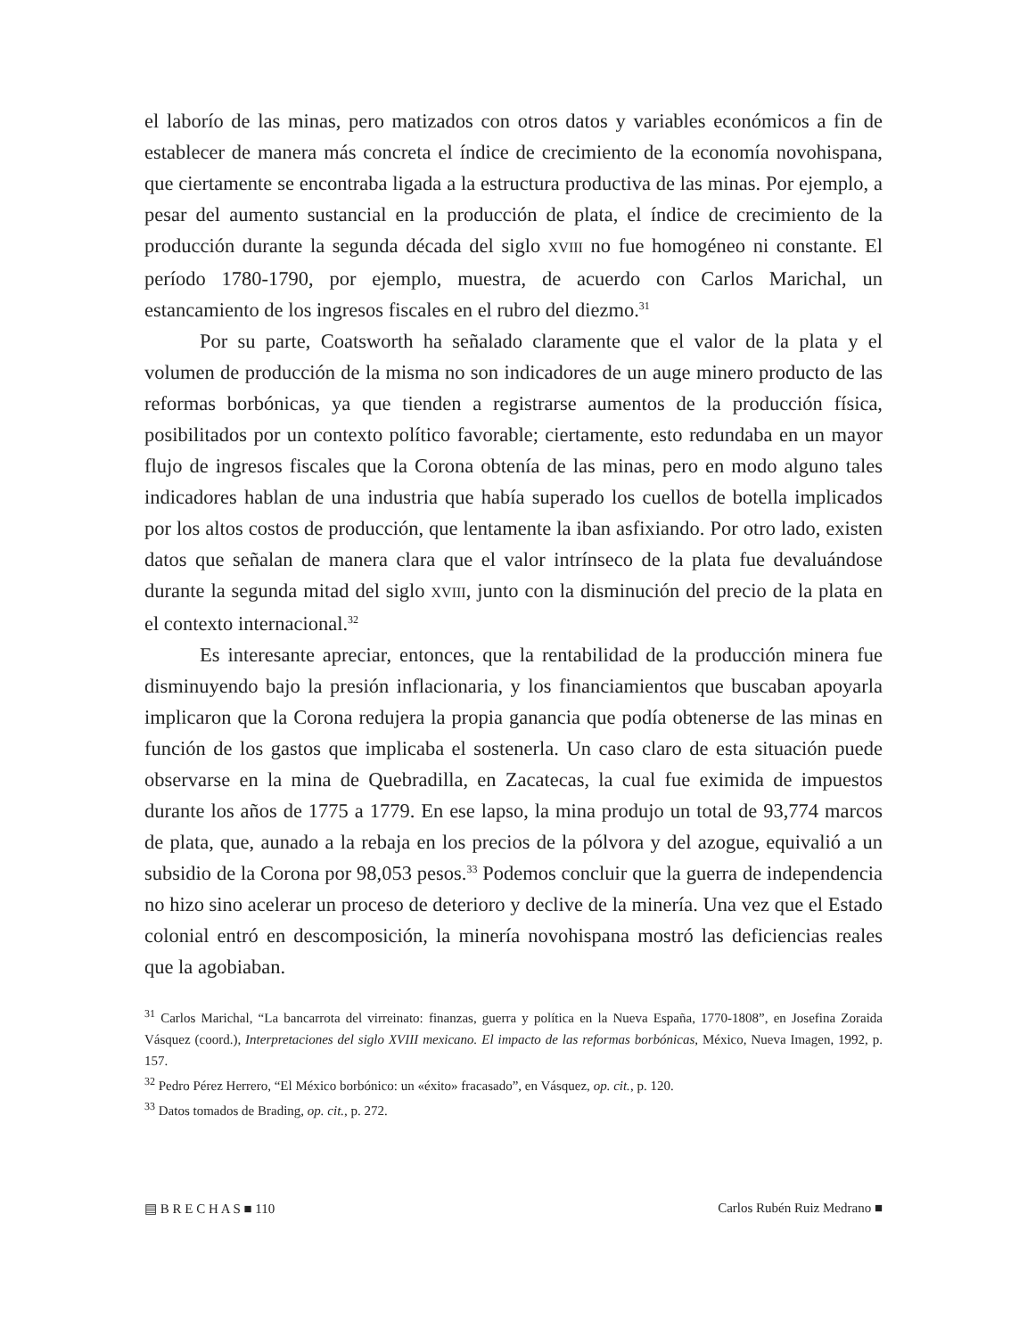el laborío de las minas, pero matizados con otros datos y variables económicos a fin de establecer de manera más concreta el índice de crecimiento de la economía novohispana, que ciertamente se encontraba ligada a la estructura productiva de las minas. Por ejemplo, a pesar del aumento sustancial en la producción de plata, el índice de crecimiento de la producción durante la segunda década del siglo XVIII no fue homogéneo ni constante. El período 1780-1790, por ejemplo, muestra, de acuerdo con Carlos Marichal, un estancamiento de los ingresos fiscales en el rubro del diezmo.<sup>31</sup>
Por su parte, Coatsworth ha señalado claramente que el valor de la plata y el volumen de producción de la misma no son indicadores de un auge minero producto de las reformas borbónicas, ya que tienden a registrarse aumentos de la producción física, posibilitados por un contexto político favorable; ciertamente, esto redundaba en un mayor flujo de ingresos fiscales que la Corona obtenía de las minas, pero en modo alguno tales indicadores hablan de una industria que había superado los cuellos de botella implicados por los altos costos de producción, que lentamente la iban asfixiando. Por otro lado, existen datos que señalan de manera clara que el valor intrínseco de la plata fue devaluándose durante la segunda mitad del siglo XVIII, junto con la disminución del precio de la plata en el contexto internacional.<sup>32</sup>
Es interesante apreciar, entonces, que la rentabilidad de la producción minera fue disminuyendo bajo la presión inflacionaria, y los financiamientos que buscaban apoyarla implicaron que la Corona redujera la propia ganancia que podía obtenerse de las minas en función de los gastos que implicaba el sostenerla. Un caso claro de esta situación puede observarse en la mina de Quebradilla, en Zacatecas, la cual fue eximida de impuestos durante los años de 1775 a 1779. En ese lapso, la mina produjo un total de 93,774 marcos de plata, que, aunado a la rebaja en los precios de la pólvora y del azogue, equivalió a un subsidio de la Corona por 98,053 pesos.<sup>33</sup> Podemos concluir que la guerra de independencia no hizo sino acelerar un proceso de deterioro y declive de la minería. Una vez que el Estado colonial entró en descomposición, la minería novohispana mostró las deficiencias reales que la agobiaban.
<sup>31</sup> Carlos Marichal, “La bancarrota del virreinato: finanzas, guerra y política en la Nueva España, 1770-1808”, en Josefina Zoraida Vásquez (coord.), Interpretaciones del siglo XVIII mexicano. El impacto de las reformas borbónicas, México, Nueva Imagen, 1992, p. 157.
<sup>32</sup> Pedro Pérez Herrero, “El México borbónico: un «éxito» fracasado”, en Vásquez, op. cit., p. 120.
<sup>33</sup> Datos tomados de Brading, op. cit., p. 272.
▤ B R E C H A S ■ 110 Carlos Rubén Ruiz Medrano ■